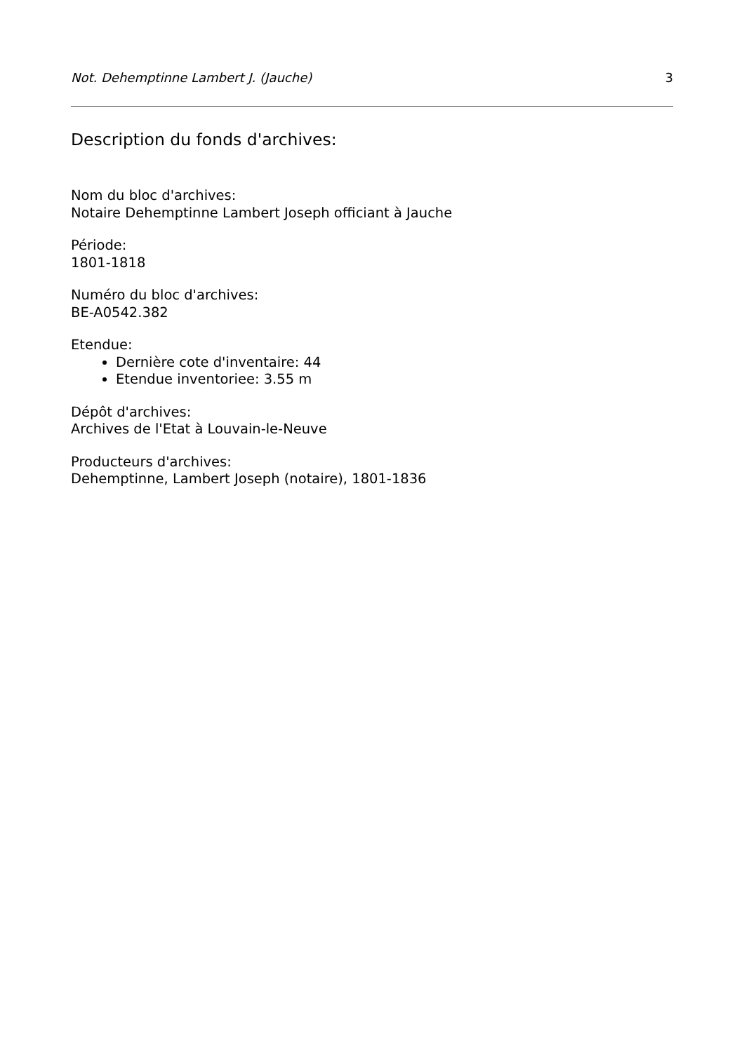Not. Dehemptinne Lambert J. (Jauche) 3
Description du fonds d'archives:
Nom du bloc d'archives:
Notaire Dehemptinne Lambert Joseph officiant à Jauche
Période:
1801-1818
Numéro du bloc d'archives:
BE-A0542.382
Etendue:
Dernière cote d'inventaire: 44
Etendue inventoriee: 3.55 m
Dépôt d'archives:
Archives de l'Etat à Louvain-le-Neuve
Producteurs d'archives:
Dehemptinne, Lambert Joseph (notaire), 1801-1836